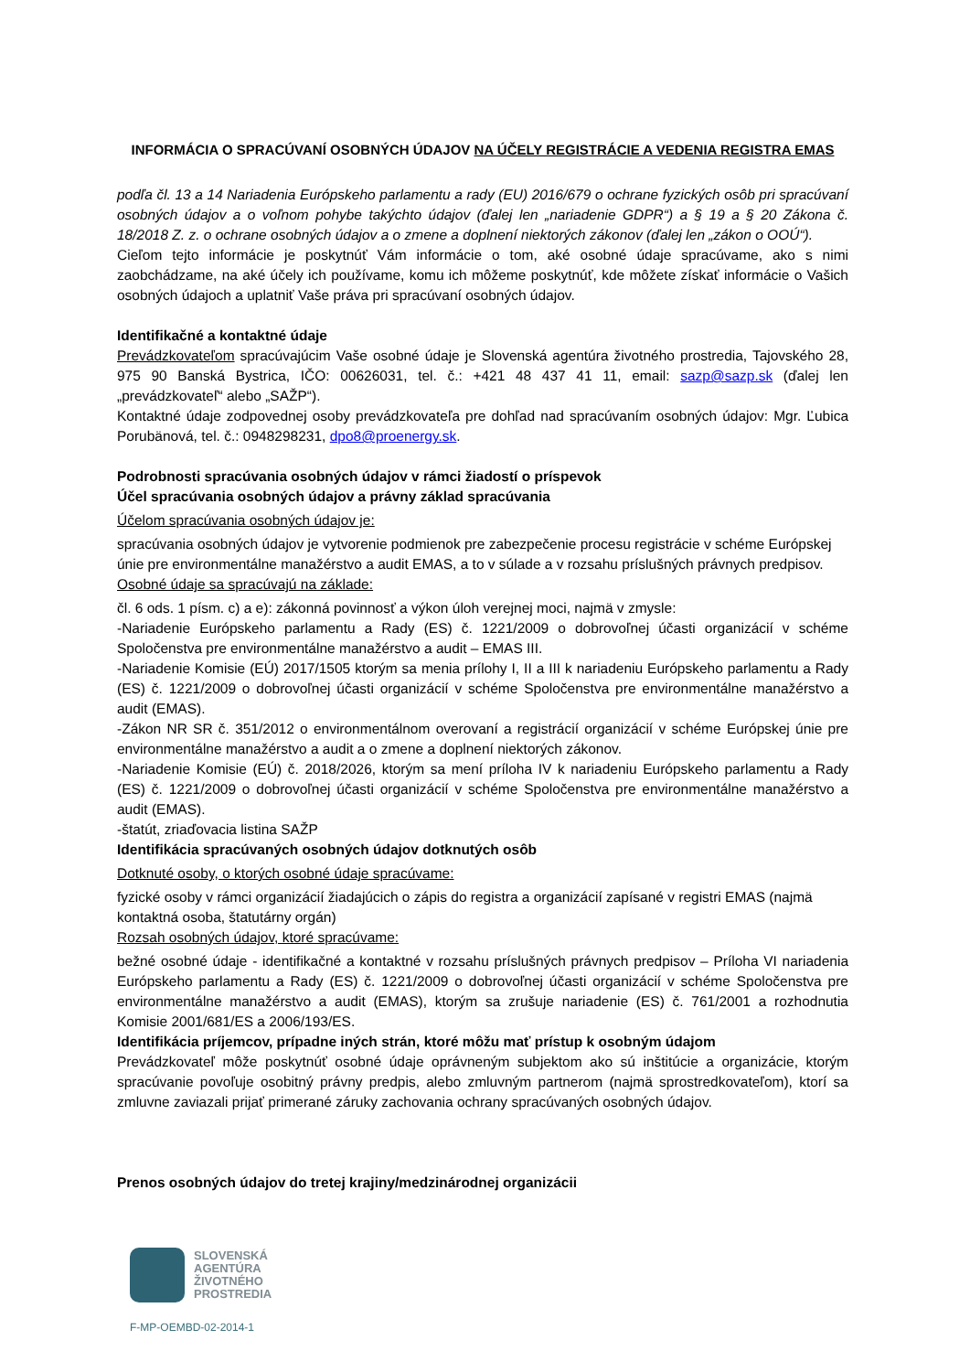INFORMÁCIA O SPRACÚVANÍ OSOBNÝCH ÚDAJOV NA ÚČELY REGISTRÁCIE A VEDENIA REGISTRA EMAS
podľa čl. 13 a 14 Nariadenia Európskeho parlamentu a rady (EU) 2016/679 o ochrane fyzických osôb pri spracúvaní osobných údajov a o voľnom pohybe takýchto údajov (ďalej len „nariadenie GDPR“) a § 19 a § 20 Zákona č. 18/2018 Z. z. o ochrane osobných údajov a o zmene a doplnení niektorých zákonov (ďalej len „zákon o OOÚ“).
Cieľom tejto informácie je poskytnúť Vám informácie o tom, aké osobné údaje spracúvame, ako s nimi zaobchádzame, na aké účely ich používame, komu ich môžeme poskytnúť, kde môžete získať informácie o Vašich osobných údajoch a uplatniť Vaše práva pri spracúvaní osobných údajov.
Identifikačné a kontaktné údaje
Prevádzkovateľom spracúvajúcim Vaše osobné údaje je Slovenská agentúra životného prostredia, Tajovského 28, 975 90 Banská Bystrica, IČO: 00626031, tel. č.: +421 48 437 41 11, email: sazp@sazp.sk (ďalej len „prevádzkovateľ“ alebo „SAŽP“).
Kontaktné údaje zodpovednej osoby prevádzkovateľa pre dohľad nad spracúvaním osobných údajov: Mgr. Ľubica Porubänová, tel. č.: 0948298231, dpo8@proenergy.sk.
Podrobnosti spracúvania osobných údajov v rámci žiadostí o príspevok
Účel spracúvania osobných údajov a právny základ spracúvania
Účelom spracúvania osobných údajov je:
spracúvania osobných údajov je vytvorenie podmienok pre zabezpečenie procesu registrácie v schéme Európskej únie pre environmentálne manažérstvo a audit EMAS, a to v súlade a v rozsahu príslušných právnych predpisov.
Osobné údaje sa spracúvajú na základe:
čl. 6 ods. 1 písm. c) a e): zákonná povinnosť a výkon úloh verejnej moci, najmä v zmysle:
-Nariadenie Európskeho parlamentu a Rady (ES) č. 1221/2009 o dobrovoľnej účasti organizácií v schéme Spoločenstva pre environmentálne manažérstvo a audit – EMAS III.
-Nariadenie Komisie (EÚ) 2017/1505 ktorým sa menia prílohy I, II a III k nariadeniu Európskeho parlamentu a Rady (ES) č. 1221/2009 o dobrovoľnej účasti organizácií v schéme Spoločenstva pre environmentálne manažérstvo a audit (EMAS).
-Zákon NR SR č. 351/2012 o environmentálnom overovaní a registrácií organizácií v schéme Európskej únie pre environmentálne manažérstvo a audit a o zmene a doplnení niektorých zákonov.
-Nariadenie Komisie (EÚ) č. 2018/2026, ktorým sa mení príloha IV k nariadeniu Európskeho parlamentu a Rady (ES) č. 1221/2009 o dobrovoľnej účasti organizácií v schéme Spoločenstva pre environmentálne manažérstvo a audit (EMAS).
-štatút, zriaďovacia listina SAŽP
Identifikácia spracúvaných osobných údajov dotknutých osôb
Dotknuté osoby, o ktorých osobné údaje spracúvame:
fyzické osoby v rámci organizácií žiadajúcich o zápis do registra a organizácií zapísané v registri EMAS (najmä kontaktná osoba, štatutárny orgán)
Rozsah osobných údajov, ktoré spracúvame:
bežné osobné údaje - identifikačné a kontaktné v rozsahu príslušných právnych predpisov – Príloha VI nariadenia Európskeho parlamentu a Rady (ES) č. 1221/2009 o dobrovoľnej účasti organizácií v schéme Spoločenstva pre environmentálne manažérstvo a audit (EMAS), ktorým sa zrušuje nariadenie (ES) č. 761/2001 a rozhodnutia Komisie 2001/681/ES a 2006/193/ES.
Identifikácia príjemcov, prípadne iných strán, ktoré môžu mať prístup k osobným údajom
Prevádzkovateľ môže poskytnúť osobné údaje oprávneným subjektom ako sú inštitúcie a organizácie, ktorým spracúvanie povoľuje osobitný právny predpis, alebo zmluvným partnerom (najmä sprostredkovateľom), ktorí sa zmluvne zaviazali prijať primerané záruky zachovania ochrany spracúvaných osobných údajov.
Prenos osobných údajov do tretej krajiny/medzinárodnej organizácii
SLOVENSKÁ
AGENTÚRA
ŽIVOTNÉHO
PROSTREDIA
F-MP-OEMBD-02-2014-1